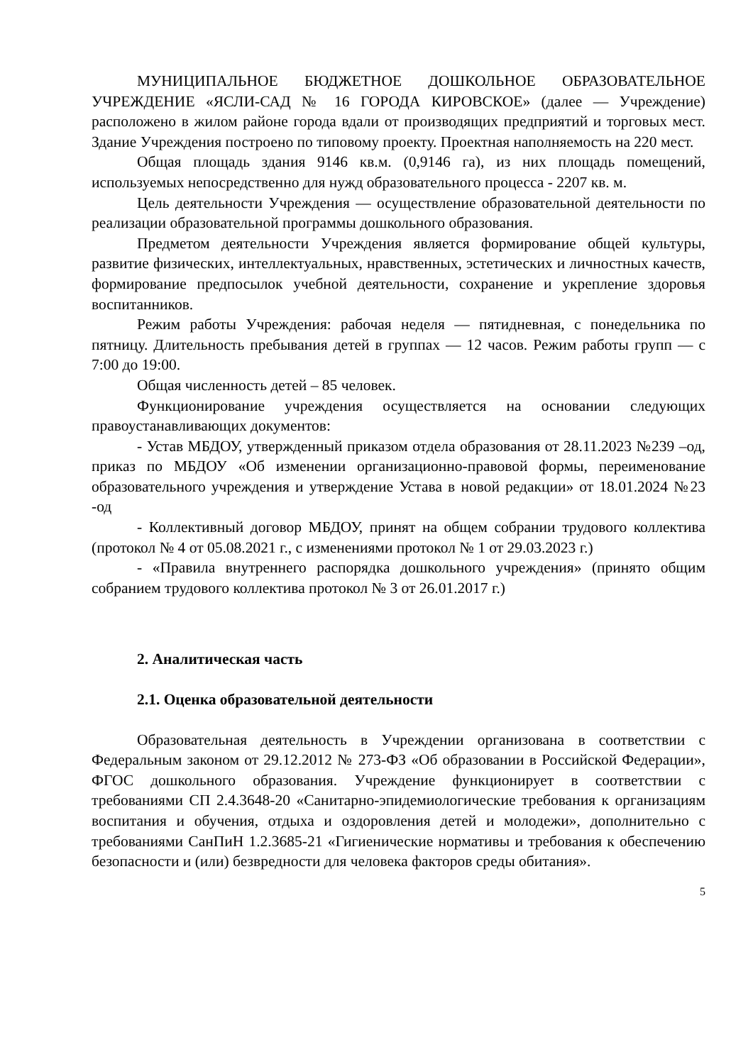МУНИЦИПАЛЬНОЕ БЮДЖЕТНОЕ ДОШКОЛЬНОЕ ОБРАЗОВАТЕЛЬНОЕ УЧРЕЖДЕНИЕ «ЯСЛИ-САД № 16 ГОРОДА КИРОВСКОЕ» (далее — Учреждение) расположено в жилом районе города вдали от производящих предприятий и торговых мест. Здание Учреждения построено по типовому проекту. Проектная наполняемость на 220 мест.
Общая площадь здания 9146 кв.м. (0,9146 га), из них площадь помещений, используемых непосредственно для нужд образовательного процесса - 2207 кв. м.
Цель деятельности Учреждения — осуществление образовательной деятельности по реализации образовательной программы дошкольного образования.
Предметом деятельности Учреждения является формирование общей культуры, развитие физических, интеллектуальных, нравственных, эстетических и личностных качеств, формирование предпосылок учебной деятельности, сохранение и укрепление здоровья воспитанников.
Режим работы Учреждения: рабочая неделя — пятидневная, с понедельника по пятницу. Длительность пребывания детей в группах — 12 часов. Режим работы групп — с 7:00 до 19:00.
Общая численность детей – 85 человек.
Функционирование учреждения осуществляется на основании следующих правоустанавливающих документов:
- Устав МБДОУ, утвержденный приказом отдела образования от 28.11.2023 №239 –од, приказ по МБДОУ «Об изменении организационно-правовой формы, переименование образовательного учреждения и утверждение Устава в новой редакции» от 18.01.2024 №23 -од
- Коллективный договор МБДОУ, принят на общем собрании трудового коллектива (протокол № 4 от 05.08.2021 г., с изменениями протокол № 1 от 29.03.2023 г.)
- «Правила внутреннего распорядка дошкольного учреждения» (принято общим собранием трудового коллектива протокол № 3 от 26.01.2017 г.)
2. Аналитическая часть
2.1. Оценка образовательной деятельности
Образовательная деятельность в Учреждении организована в соответствии с Федеральным законом от 29.12.2012 № 273-ФЗ «Об образовании в Российской Федерации», ФГОС дошкольного образования. Учреждение функционирует в соответствии с требованиями СП 2.4.3648-20 «Санитарно-эпидемиологические требования к организациям воспитания и обучения, отдыха и оздоровления детей и молодежи», дополнительно с требованиями СанПиН 1.2.3685-21 «Гигиенические нормативы и требования к обеспечению безопасности и (или) безвредности для человека факторов среды обитания».
5